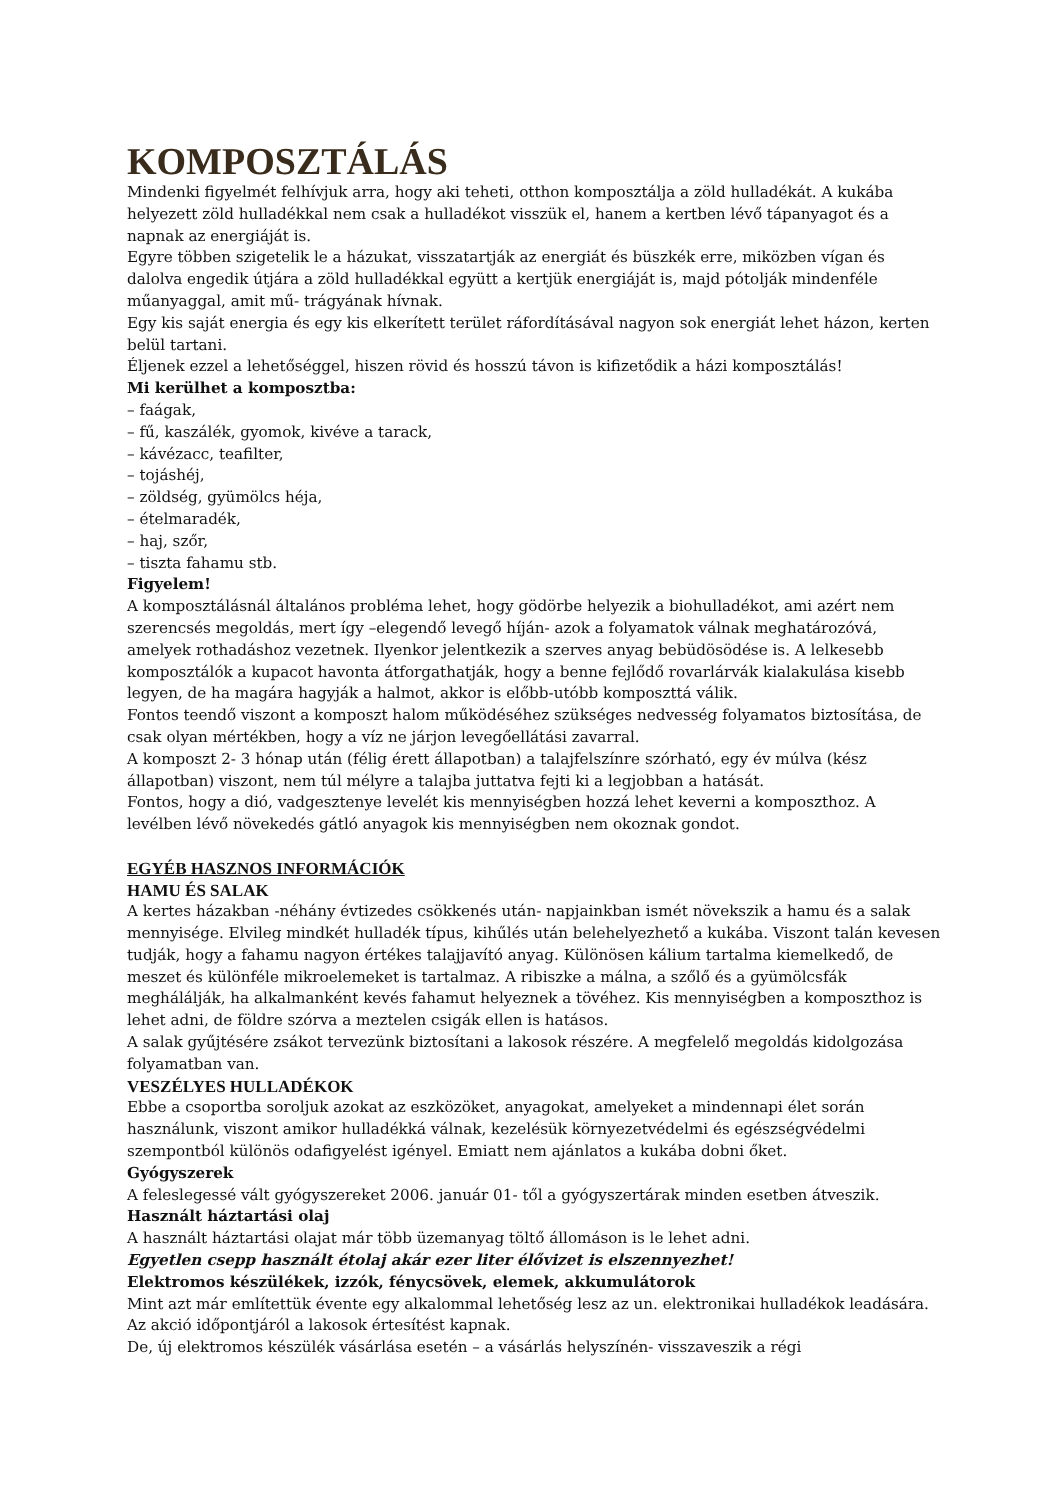KOMPOSZTÁLÁS
Mindenki figyelmét felhívjuk arra, hogy aki teheti, otthon komposztálja a zöld hulladékát. A kukába helyezett zöld hulladékkal nem csak a hulladékot visszük el, hanem a kertben lévő tápanyagot és a napnak az energiáját is.
Egyre többen szigetelik le a házukat, visszatartják az energiát és büszkék erre, miközben vígan és dalolva engedik útjára a zöld hulladékkal együtt a kertjük energiáját is, majd pótolják mindenféle műanyaggal, amit mű- trágyának hívnak.
Egy kis saját energia és egy kis elkerített terület ráfordításával nagyon sok energiát lehet házon, kerten belül tartani.
Éljenek ezzel a lehetőséggel, hiszen rövid és hosszú távon is kifizetődik a házi komposztálás!
Mi kerülhet a komposztba:
– faágak,
– fű, kaszálék, gyomok, kivéve a tarack,
– kávézacc, teafilter,
– tojáshéj,
– zöldség, gyümölcs héja,
– ételmaradék,
– haj, szőr,
– tiszta fahamu stb.
Figyelem!
A komposztálásnál általános probléma lehet, hogy gödörbe helyezik a biohulladékot, ami azért nem szerencsés megoldás, mert így –elegendő levegő híján- azok a folyamatok válnak meghatározóvá, amelyek rothadáshoz vezetnek. Ilyenkor jelentkezik a szerves anyag bebüdösödése is. A lelkesebb komposztálók a kupacot havonta átforgathatják, hogy a benne fejlődő rovarlárvák kialakulása kisebb legyen, de ha magára hagyják a halmot, akkor is előbb-utóbb komposzttá válik.
Fontos teendő viszont a komposzt halom működéséhez szükséges nedvesség folyamatos biztosítása, de csak olyan mértékben, hogy a víz ne járjon levegőellátási zavarral.
A komposzt 2- 3 hónap után (félig érett állapotban) a talajfelszínre szórható, egy év múlva (kész állapotban) viszont, nem túl mélyre a talajba juttatva fejti ki a legjobban a hatását.
Fontos, hogy a dió, vadgesztenye levelét kis mennyiségben hozzá lehet keverni a komposzthoz. A levélben lévő növekedés gátló anyagok kis mennyiségben nem okoznak gondot.
EGYÉB HASZNOS INFORMÁCIÓK
HAMU ÉS SALAK
A kertes házakban -néhány évtizedes csökkenés után- napjainkban ismét növekszik a hamu és a salak mennyisége. Elvileg mindkét hulladék típus, kihűlés után belehelyezhető a kukába. Viszont talán kevesen tudják, hogy a fahamu nagyon értékes talajjavító anyag. Különösen kálium tartalma kiemelkedő, de meszet és különféle mikroelemeket is tartalmaz. A ribiszke a málna, a szőlő és a gyümölcsfák meghálálják, ha alkalmanként kevés fahamut helyeznek a tövéhez. Kis mennyiségben a komposzthoz is lehet adni, de földre szórva a meztelen csigák ellen is hatásos.
A salak gyűjtésére zsákot tervezünk biztosítani a lakosok részére. A megfelelő megoldás kidolgozása folyamatban van.
VESZÉLYES HULLADÉKOK
Ebbe a csoportba soroljuk azokat az eszközöket, anyagokat, amelyeket a mindennapi élet során használunk, viszont amikor hulladékká válnak, kezelésük környezetvédelmi és egészségvédelmi szempontból különös odafigyelést igényel. Emiatt nem ajánlatos a kukába dobni őket.
Gyógyszerek
A feleslegessé vált gyógyszereket 2006. január 01- től a gyógyszertárak minden esetben átveszik.
Használt háztartási olaj
A használt háztartási olajat már több üzemanyag töltő állomáson is le lehet adni.
Egyetlen csepp használt étolaj akár ezer liter élővizet is elszennyezhet!
Elektromos készülékek, izzók, fénycsövek, elemek, akkumulátorok
Mint azt már említettük évente egy alkalommal lehetőség lesz az un. elektronikai hulladékok leadására. Az akció időpontjáról a lakosok értesítést kapnak.
De, új elektromos készülék vásárlása esetén – a vásárlás helyszínén- visszaveszik a régi